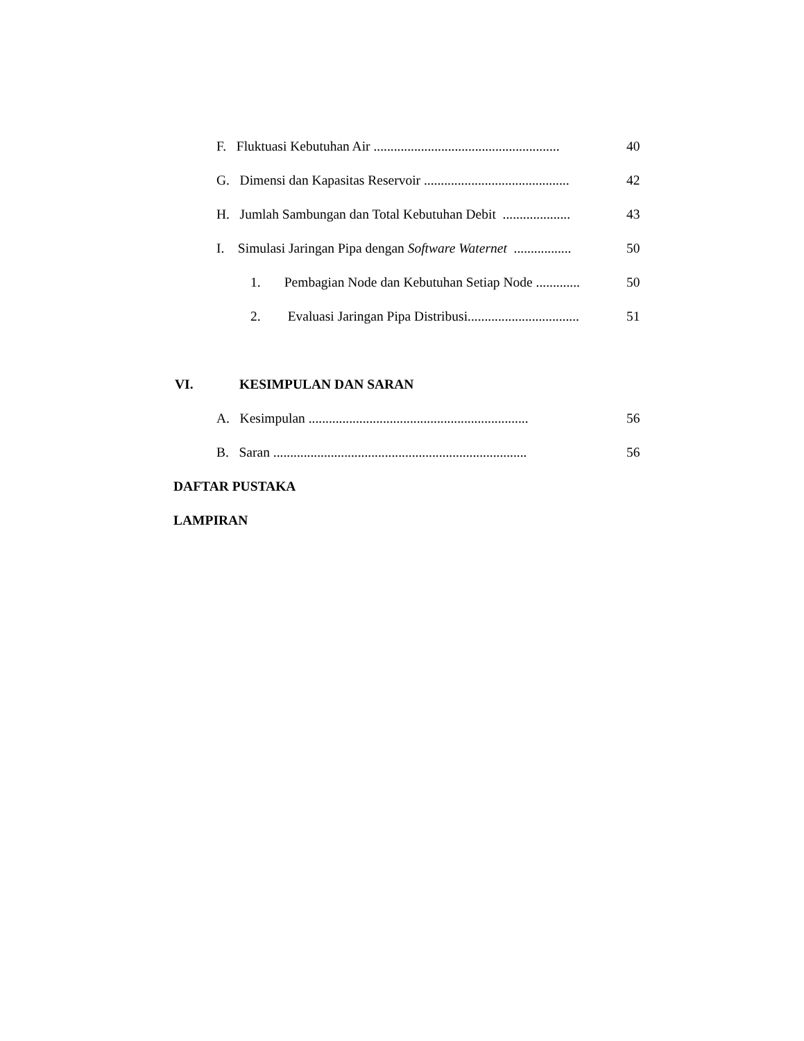F. Fluktuasi Kebutuhan Air ....................................................... 40
G. Dimensi dan Kapasitas Reservoir ........................................... 42
H. Jumlah Sambungan dan Total Kebutuhan Debit .................... 43
I. Simulasi Jaringan Pipa dengan Software Waternet ................. 50
1. Pembagian Node dan Kebutuhan Setiap Node ............. 50
2. Evaluasi Jaringan Pipa Distribusi................................. 51
VI. KESIMPULAN DAN SARAN
A. Kesimpulan ................................................................. 56
B. Saran ........................................................................... 56
DAFTAR PUSTAKA
LAMPIRAN